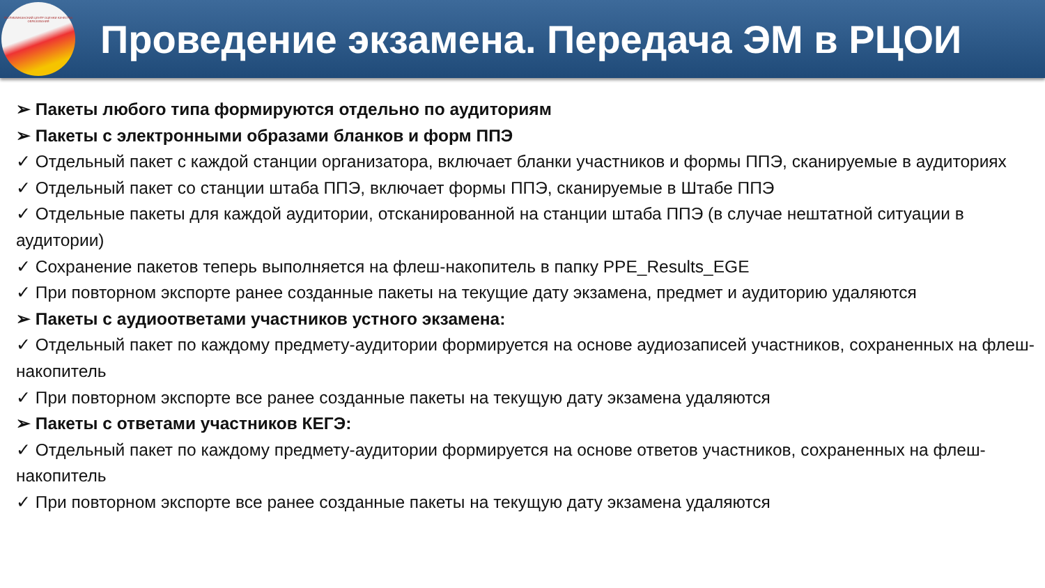РЕСПУБЛИКАНСКИЙ ЦЕНТР ОЦЕНКИ КАЧЕСТВА ОБРАЗОВАНИЯ
Проведение экзамена. Передача ЭМ в РЦОИ
➢ Пакеты любого типа формируются отдельно по аудиториям
➢ Пакеты с электронными образами бланков и форм ППЭ
✓ Отдельный пакет с каждой станции организатора, включает бланки участников и формы ППЭ, сканируемые в аудиториях
✓ Отдельный пакет со станции штаба ППЭ, включает формы ППЭ, сканируемые в Штабе ППЭ
✓ Отдельные пакеты для каждой аудитории, отсканированной на станции штаба ППЭ (в случае нештатной ситуации в аудитории)
✓ Сохранение пакетов теперь выполняется на флеш-накопитель в папку PPE_Results_EGE
✓ При повторном экспорте ранее созданные пакеты на текущие дату экзамена, предмет и аудиторию удаляются
➢ Пакеты с аудиоответами участников устного экзамена:
✓ Отдельный пакет по каждому предмету-аудитории формируется на основе аудиозаписей участников, сохраненных на флеш-накопитель
✓ При повторном экспорте все ранее созданные пакеты на текущую дату экзамена удаляются
➢ Пакеты с ответами участников КЕГЭ:
✓ Отдельный пакет по каждому предмету-аудитории формируется на основе ответов участников, сохраненных на флеш-накопитель
✓ При повторном экспорте все ранее созданные пакеты на текущую дату экзамена удаляются